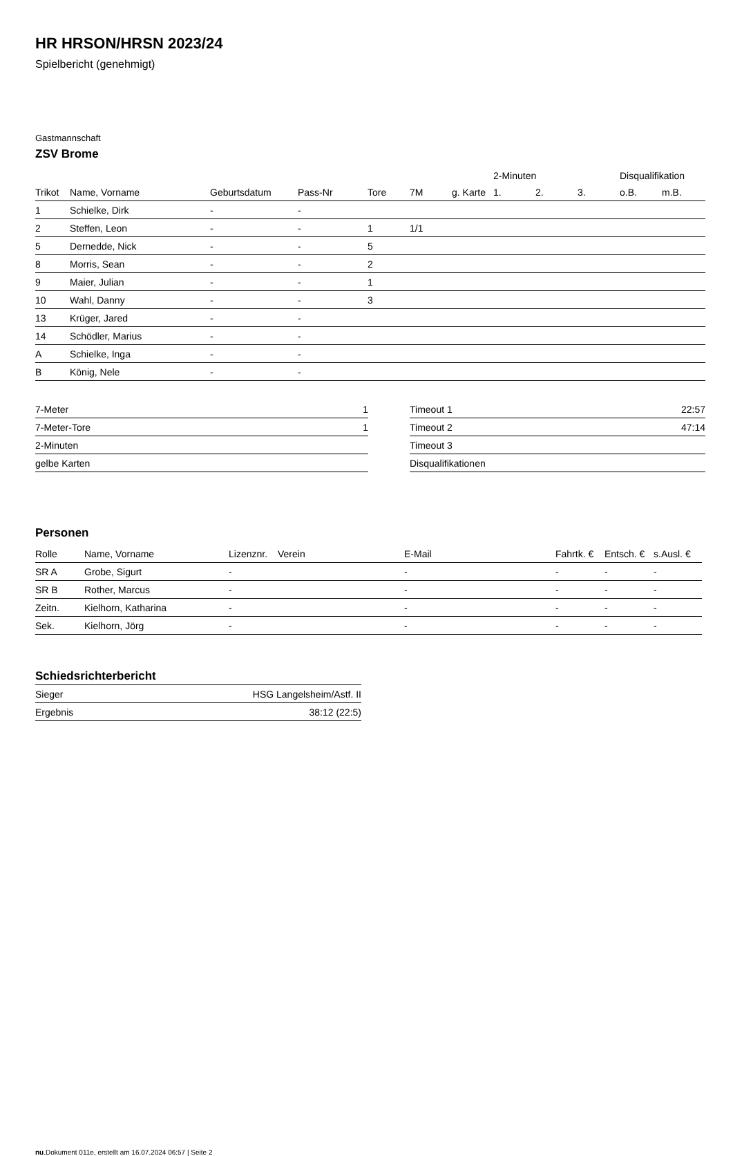HR HRSON/HRSN 2023/24
Spielbericht (genehmigt)
Gastmannschaft
ZSV Brome
| | | | | | | | 2-Minuten | | | Disqualifikation | |
| Trikot | Name, Vorname | Geburtsdatum | Pass-Nr | Tore | 7M | g. Karte | 1. | 2. | 3. | o.B. | m.B. |
| 1 | Schielke, Dirk | - | - | | | | | | | | |
| 2 | Steffen, Leon | - | - | 1 | 1/1 | | | | | | |
| 5 | Dernedde, Nick | - | - | 5 | | | | | | | |
| 8 | Morris, Sean | - | - | 2 | | | | | | | |
| 9 | Maier, Julian | - | - | 1 | | | | | | | |
| 10 | Wahl, Danny | - | - | 3 | | | | | | | |
| 13 | Krüger, Jared | - | - | | | | | | | | |
| 14 | Schödler, Marius | - | - | | | | | | | | |
| A | Schielke, Inga | - | - | | | | | | | | |
| B | König, Nele | - | - | | | | | | | | |
| 7-Meter | 1 |
| 7-Meter-Tore | 1 |
| 2-Minuten | |
| gelbe Karten | |
| Timeout 1 | 22:57 |
| Timeout 2 | 47:14 |
| Timeout 3 | |
| Disqualifikationen | |
Personen
| Rolle | Name, Vorname | Lizenznr. | Verein | E-Mail | Fahrtk. € | Entsch. € | s.Ausl. € |
| --- | --- | --- | --- | --- | --- | --- | --- |
| SR A | Grobe, Sigurt | - | | - | - | - | - |
| SR B | Rother, Marcus | - | | - | - | - | - |
| Zeitn. | Kielhorn, Katharina | - | | - | - | - | - |
| Sek. | Kielhorn, Jörg | - | | - | - | - | - |
Schiedsrichterbericht
| Sieger | HSG Langelsheim/Astf. II |
| Ergebnis | 38:12 (22:5) |
nu.Dokument 011e, erstellt am 16.07.2024 06:57 | Seite 2